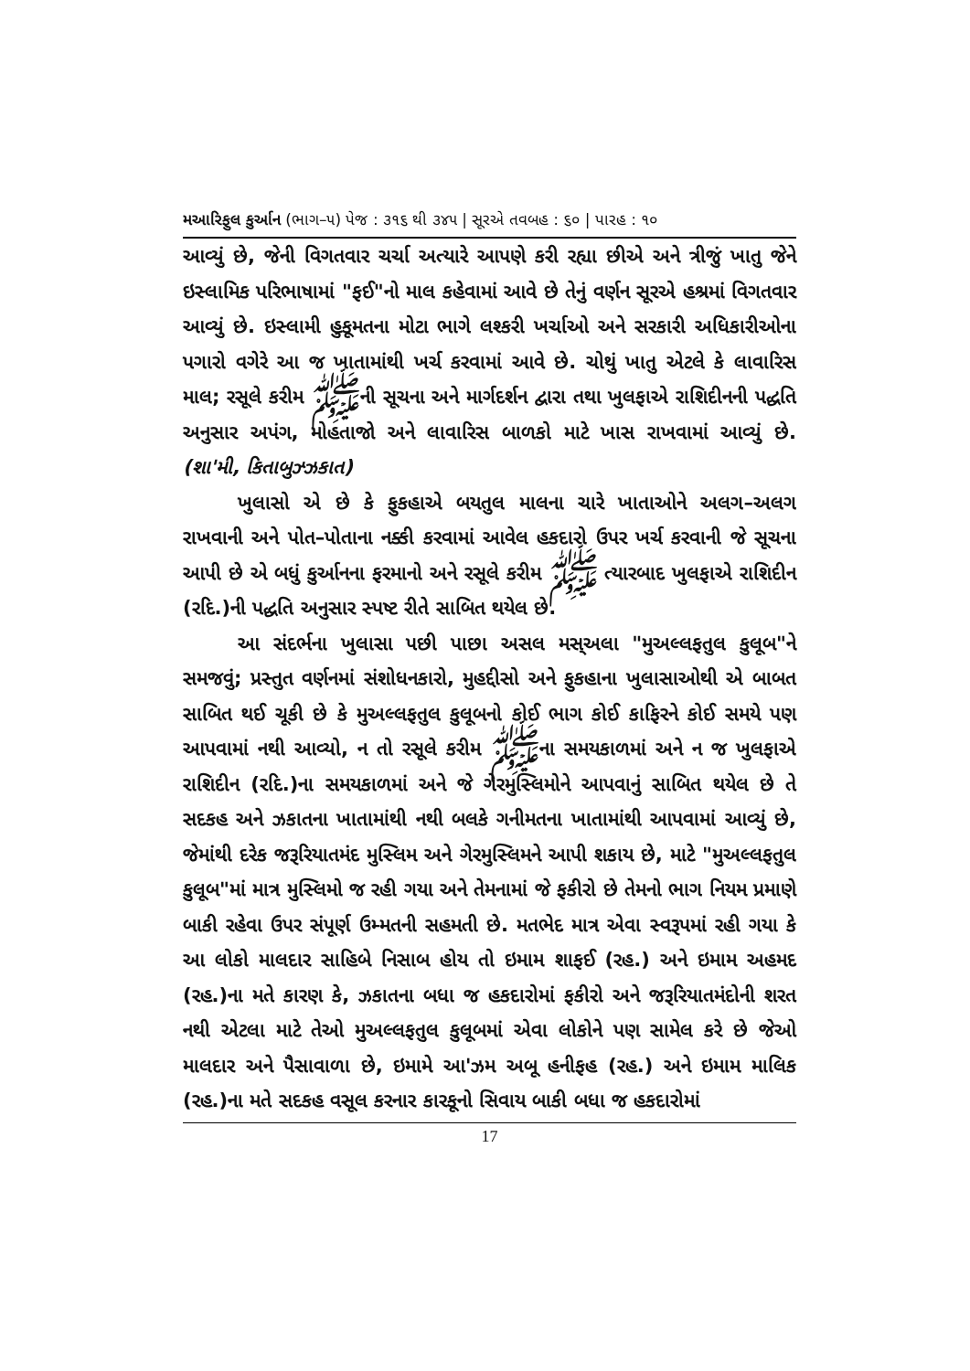મઆરિફુલ કુર્આન (ભાગ–૫) પેજ : ૩૧૬ થી ૩૪૫ | સૂરએ તવબહ : ૬૦ | પારહ : ૧૦
આવ્યું છે, જેની વિગતવાર ચર્ચા અત્યારે આપણે કરી રહ્યા છીએ અને ત્રીજું ખાતુ જેને ઇસ્લામિક પરિભાષામાં "ફઈ"નો માલ કહેવામાં આવે છે તેનું વર્ણન સૂરએ હશ્રમાં વિગતવાર આવ્યું છે. ઇસ્લામી હુકૂમતના મોટા ભાગે લશ્કરી ખર્ચાઓ અને સરકારી અધિકારીઓના પગારો વગેરે આ જ ખાતામાંથી ખર્ચ કરવામાં આવે છે. ચોથું ખાતુ એટલે કે લાવારિસ માલ; રસૂલે કરીમ ﷺની સૂચના અને માર્ગદર્શન દ્વારા તથા ખુલફાએ રાશિદીનની પદ્ધતિ અનુસાર અપંગ, મોહતાજો અને લાવારિસ બાળકો માટે ખાસ રાખવામાં આવ્યું છે. (શા'મી, કિતાબુઝ્ઝકાત)
ખુલાસો એ છે કે ફુકહાએ બયતુલ માલના ચારે ખાતાઓને અલગ–અલગ રાખવાની અને પોત–પોતાના નક્કી કરવામાં આવેલ હકદારો ઉપર ખર્ચ કરવાની જે સૂચના આપી છે એ બધું કુર્આનના ફરમાનો અને રસૂલે કરીમ ﷺ ત્યારબાદ ખુલફાએ રાશિદીન (રદિ.)ની પદ્ધતિ અનુસાર સ્પષ્ટ રીતે સાબિત થયેલ છે.
આ સંદર્ભના ખુલાસા પછી પાછા અસલ મસ્અલા "મુઅલ્લફતુલ કુલૂબ"ને સમજવું; પ્રસ્તુત વર્ણનમાં સંશોધનકારો, મુહદ્દીસો અને ફુકહાના ખુલાસાઓથી એ બાબત સાબિત થઈ ચૂકી છે કે મુઅલ્લફતુલ કુલૂબનો કોઈ ભાગ કોઈ કાફિરને કોઈ સમયે પણ આપવામાં નથી આવ્યો, ન તો રસૂલે કરીમ ﷺના સમયકાળમાં અને ન જ ખુલફાએ રાશિદીન (રદિ.)ના સમયકાળમાં અને જે ગેરમુસ્લિમોને આપવાનું સાબિત થયેલ છે તે સદકહ અને ઝકાતના ખાતામાંથી નથી બલકે ગનીમતના ખાતામાંથી આપવામાં આવ્યું છે, જેમાંથી દરેક જરૂરિયાતમંદ મુસ્લિમ અને ગેરમુસ્લિમને આપી શકાય છે, માટે "મુઅલ્લફતુલ કુલૂબ"માં માત્ર મુસ્લિમો જ રહી ગયા અને તેમનામાં જે ફકીરો છે તેમનો ભાગ નિયમ પ્રમાણે બાકી રહેવા ઉપર સંપૂર્ણ ઉમ્મતની સહમતી છે. મતભેદ માત્ર એવા સ્વરૂપમાં રહી ગયા કે આ લોકો માલદાર સાહિબે નિસાબ હોય તો ઇમામ શાફઈ (રહ.) અને ઇમામ અહમદ (રહ.)ના મતે કારણ કે, ઝકાતના બધા જ હકદારોમાં ફકીરો અને જરૂરિયાતમંદોની શરત નથી એટલા માટે તેઓ મુઅલ્લફતુલ કુલૂબમાં એવા લોકોને પણ સામેલ કરે છે જેઓ માલદાર અને પૈસાવાળા છે, ઇમામે આ'ઝમ અબૂ હનીફહ (રહ.) અને ઇમામ માલિક (રહ.)ના મતે સદકહ વસૂલ કરનાર કારકૂનો સિવાય બાકી બધા જ હકદારોમાં
17